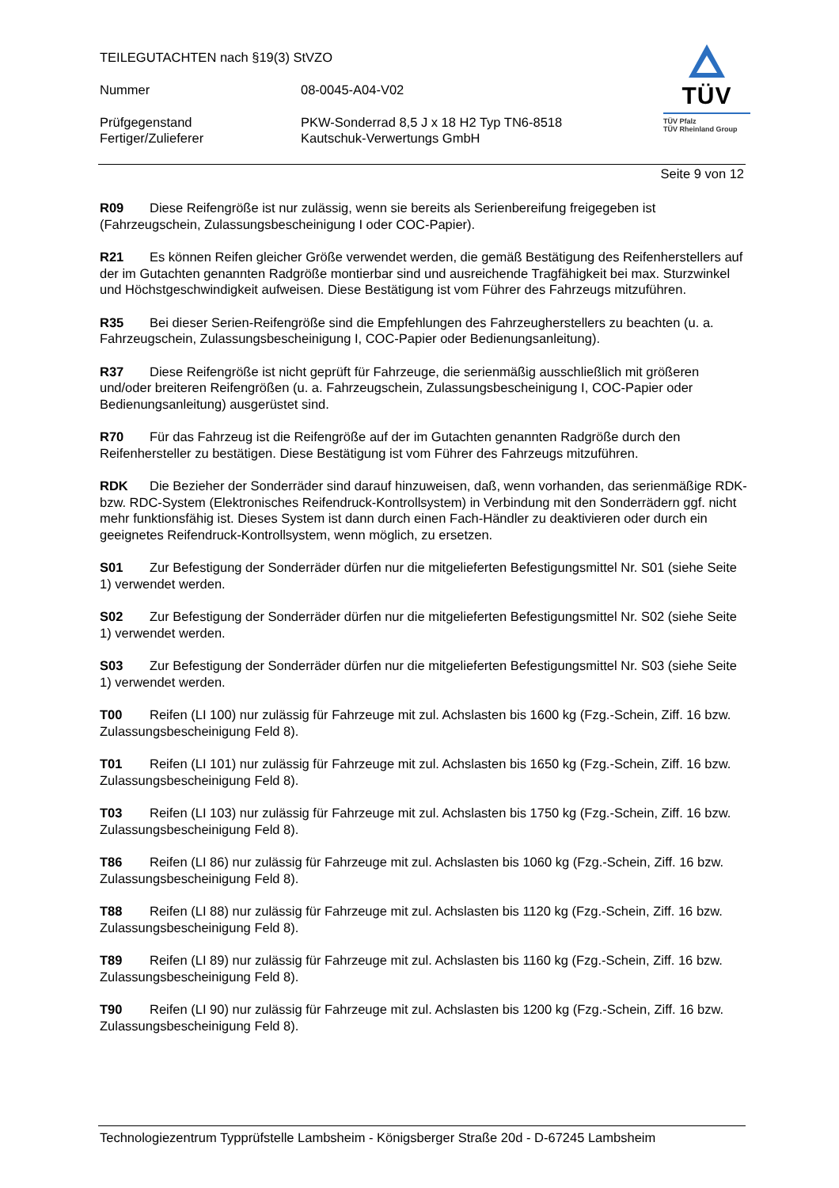TEILEGUTACHTEN nach §19(3) StVZO
Nummer 08-0045-A04-V02
Prüfgegenstand PKW-Sonderrad 8,5 J x 18 H2 Typ TN6-8518
Fertiger/Zulieferer Kautschuk-Verwertungs GmbH
TÜV
TÜV Pfalz
TÜV Rheinland Group
Seite 9 von 12
R09 Diese Reifengröße ist nur zulässig, wenn sie bereits als Serienbereifung freigegeben ist (Fahrzeugschein, Zulassungsbescheinigung I oder COC-Papier).
R21 Es können Reifen gleicher Größe verwendet werden, die gemäß Bestätigung des Reifenherstellers auf der im Gutachten genannten Radgröße montierbar sind und ausreichende Tragfähigkeit bei max. Sturzwinkel und Höchstgeschwindigkeit aufweisen. Diese Bestätigung ist vom Führer des Fahrzeugs mitzuführen.
R35 Bei dieser Serien-Reifengröße sind die Empfehlungen des Fahrzeugherstellers zu beachten (u. a. Fahrzeugschein, Zulassungsbescheinigung I, COC-Papier oder Bedienungsanleitung).
R37 Diese Reifengröße ist nicht geprüft für Fahrzeuge, die serienmäßig ausschließlich mit größeren und/oder breiteren Reifengrößen (u. a. Fahrzeugschein, Zulassungsbescheinigung I, COC-Papier oder Bedienungsanleitung) ausgerüstet sind.
R70 Für das Fahrzeug ist die Reifengröße auf der im Gutachten genannten Radgröße durch den Reifenhersteller zu bestätigen. Diese Bestätigung ist vom Führer des Fahrzeugs mitzuführen.
RDK Die Bezieher der Sonderräder sind darauf hinzuweisen, daß, wenn vorhanden, das serienmäßige RDK- bzw. RDC-System (Elektronisches Reifendruck-Kontrollsystem) in Verbindung mit den Sonderrädern ggf. nicht mehr funktionsfähig ist. Dieses System ist dann durch einen Fach-Händler zu deaktivieren oder durch ein geeignetes Reifendruck-Kontrollsystem, wenn möglich, zu ersetzen.
S01 Zur Befestigung der Sonderräder dürfen nur die mitgelieferten Befestigungsmittel Nr. S01 (siehe Seite 1) verwendet werden.
S02 Zur Befestigung der Sonderräder dürfen nur die mitgelieferten Befestigungsmittel Nr. S02 (siehe Seite 1) verwendet werden.
S03 Zur Befestigung der Sonderräder dürfen nur die mitgelieferten Befestigungsmittel Nr. S03 (siehe Seite 1) verwendet werden.
T00 Reifen (LI 100) nur zulässig für Fahrzeuge mit zul. Achslasten bis 1600 kg (Fzg.-Schein, Ziff. 16 bzw. Zulassungsbescheinigung Feld 8).
T01 Reifen (LI 101) nur zulässig für Fahrzeuge mit zul. Achslasten bis 1650 kg (Fzg.-Schein, Ziff. 16 bzw. Zulassungsbescheinigung Feld 8).
T03 Reifen (LI 103) nur zulässig für Fahrzeuge mit zul. Achslasten bis 1750 kg (Fzg.-Schein, Ziff. 16 bzw. Zulassungsbescheinigung Feld 8).
T86 Reifen (LI 86) nur zulässig für Fahrzeuge mit zul. Achslasten bis 1060 kg (Fzg.-Schein, Ziff. 16 bzw. Zulassungsbescheinigung Feld 8).
T88 Reifen (LI 88) nur zulässig für Fahrzeuge mit zul. Achslasten bis 1120 kg (Fzg.-Schein, Ziff. 16 bzw. Zulassungsbescheinigung Feld 8).
T89 Reifen (LI 89) nur zulässig für Fahrzeuge mit zul. Achslasten bis 1160 kg (Fzg.-Schein, Ziff. 16 bzw. Zulassungsbescheinigung Feld 8).
T90 Reifen (LI 90) nur zulässig für Fahrzeuge mit zul. Achslasten bis 1200 kg (Fzg.-Schein, Ziff. 16 bzw. Zulassungsbescheinigung Feld 8).
Technologiezentrum Typprüfstelle Lambsheim - Königsberger Straße 20d - D-67245 Lambsheim